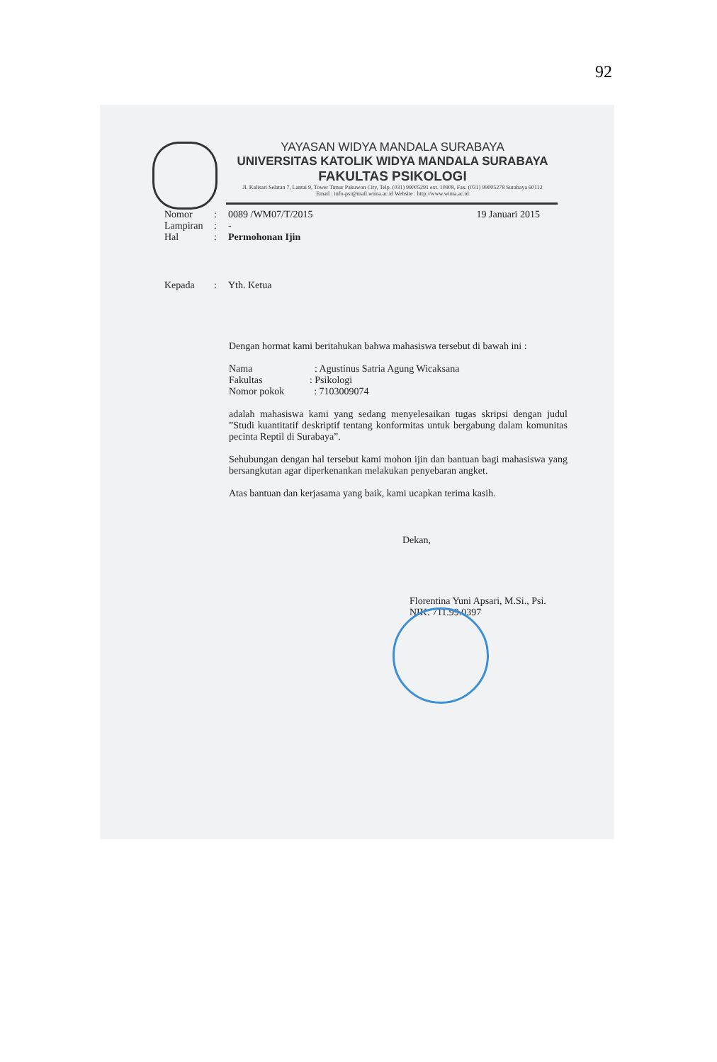92
YAYASAN WIDYA MANDALA SURABAYA
UNIVERSITAS KATOLIK WIDYA MANDALA SURABAYA
FAKULTAS PSIKOLOGI
Jl. Kalisari Selatan 7, Lantai 9, Tower Timur Pakuwon City, Telp. (031) 99005291 ext. 10908, Fax. (031) 99005278 Surabaya 60112
Email : info-psi@mail.wima.ac.id Website : http://www.wima.ac.id
19 Januari 2015
Nomor: 0089 /WM07/T/2015
Lampiran: -
Hal: Permohonan Ijin
Kepada: Yth. Ketua
Dengan hormat kami beritahukan bahwa mahasiswa tersebut di bawah ini :
Nama : Agustinus Satria Agung Wicaksana
Fakultas : Psikologi
Nomor pokok : 7103009074
adalah mahasiswa kami yang sedang menyelesaikan tugas skripsi dengan judul ”Studi kuantitatif deskriptif tentang konformitas untuk bergabung dalam komunitas pecinta Reptil di Surabaya”.
Sehubungan dengan hal tersebut kami mohon ijin dan bantuan bagi mahasiswa yang bersangkutan agar diperkenankan melakukan penyebaran angket.
Atas bantuan dan kerjasama yang baik, kami ucapkan terima kasih.
Dekan,
Florentina Yuni Apsari, M.Si., Psi.
NIK. 711.99.0397